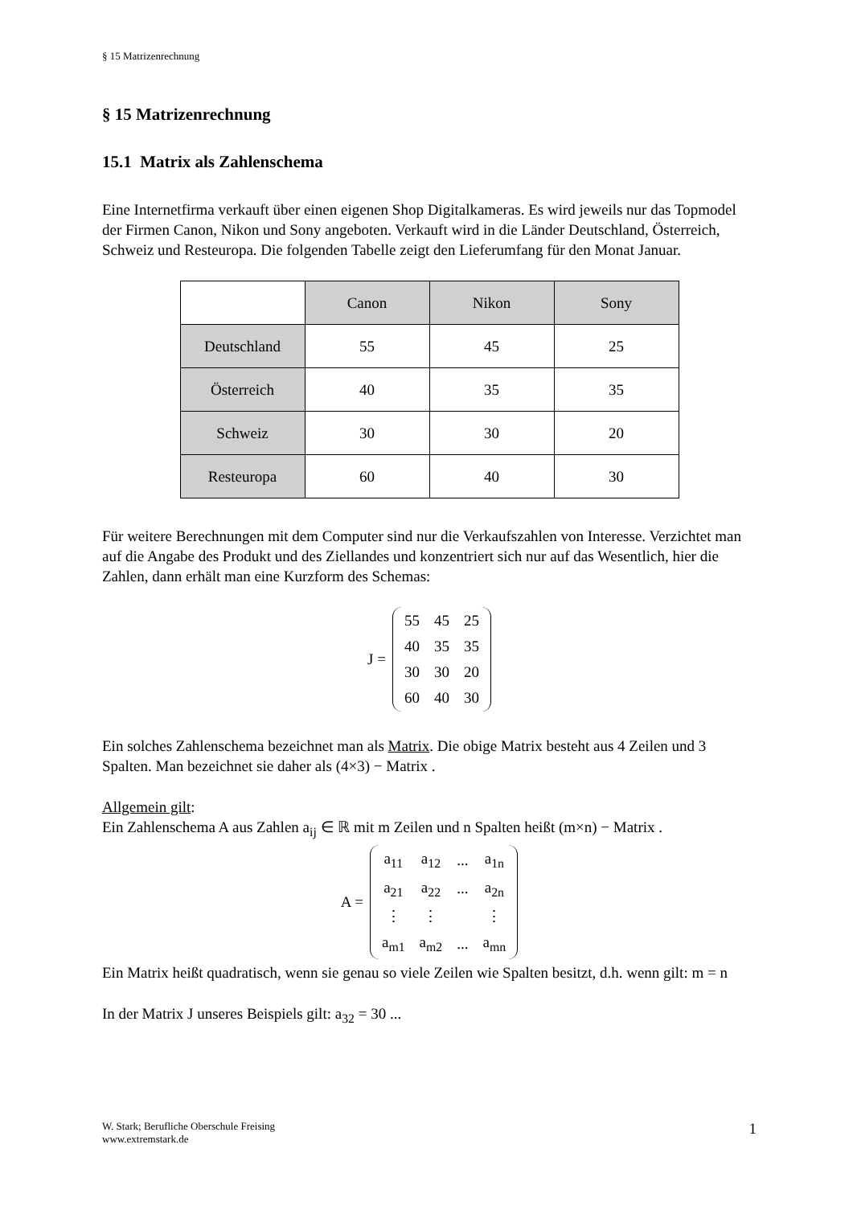§ 15 Matrizenrechnung
§ 15 Matrizenrechnung
15.1 Matrix als Zahlenschema
Eine Internetfirma verkauft über einen eigenen Shop Digitalkameras. Es wird jeweils nur das Topmodel der Firmen Canon, Nikon und Sony angeboten. Verkauft wird in die Länder Deutschland, Österreich, Schweiz und Resteuropa. Die folgenden Tabelle zeigt den Lieferumfang für den Monat Januar.
| | Canon | Nikon | Sony |
| --- | --- | --- | --- |
| Deutschland | 55 | 45 | 25 |
| Österreich | 40 | 35 | 35 |
| Schweiz | 30 | 30 | 20 |
| Resteuropa | 60 | 40 | 30 |
Für weitere Berechnungen mit dem Computer sind nur die Verkaufszahlen von Interesse. Verzichtet man auf die Angabe des Produkt und des Ziellandes und konzentriert sich nur auf das Wesentlich, hier die Zahlen, dann erhält man eine Kurzform des Schemas:
J =
| 55 | 45 | 25 |
| 40 | 35 | 35 |
| 30 | 30 | 20 |
| 60 | 40 | 30 |
Ein solches Zahlenschema bezeichnet man als Matrix. Die obige Matrix besteht aus 4 Zeilen und 3 Spalten. Man bezeichnet sie daher als (4×3) − Matrix .
Allgemein gilt:
Ein Zahlenschema A aus Zahlen a<sub>ij</sub> ∈ ℝ mit m Zeilen und n Spalten heißt (m×n) − Matrix .
A =
| a<sub>11</sub> | a<sub>12</sub> | ... | a<sub>1n</sub> |
| a<sub>21</sub> | a<sub>22</sub> | ... | a<sub>2n</sub> |
| ⋮ | ⋮ | | ⋮ |
| a<sub>m1</sub> | a<sub>m2</sub> | ... | a<sub>mn</sub> |
Ein Matrix heißt quadratisch, wenn sie genau so viele Zeilen wie Spalten besitzt, d.h. wenn gilt: m = n
In der Matrix J unseres Beispiels gilt: a<sub>32</sub> = 30 ...
W. Stark; Berufliche Oberschule Freising
www.extremstark.de
1